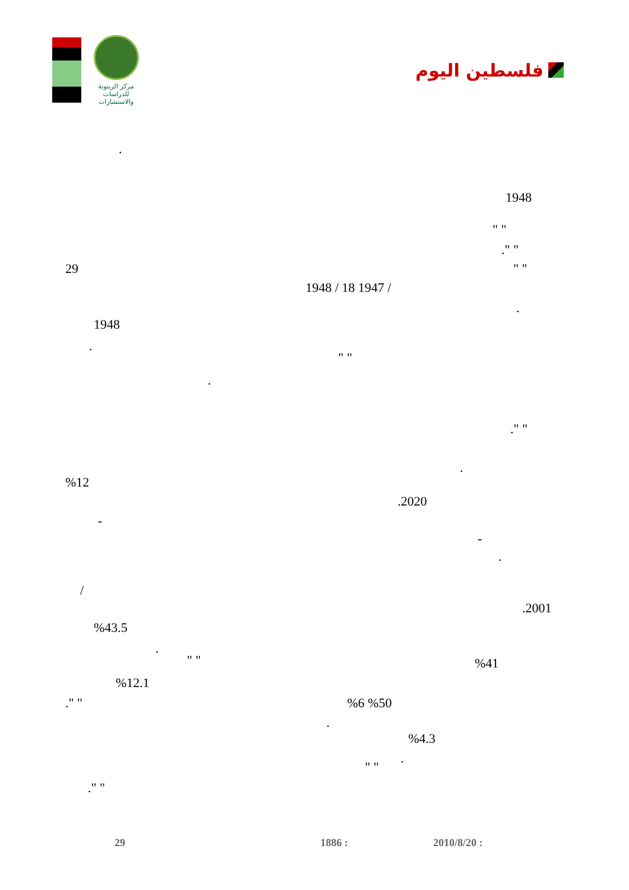مركز الزيتونة
للدراسات والاستشارات
فلسطين اليوم
.
1948
" "
." "
" "
29
1948 / 18 1947 /
.
1948
.
" "
.
." "
.
%12
.2020
-
-
.
/
.2001
%43.5
.
" " %41
%12.1
." " %6 %50
.
%4.3
.
" "
." "
29 1886 : 2010/8/20 :